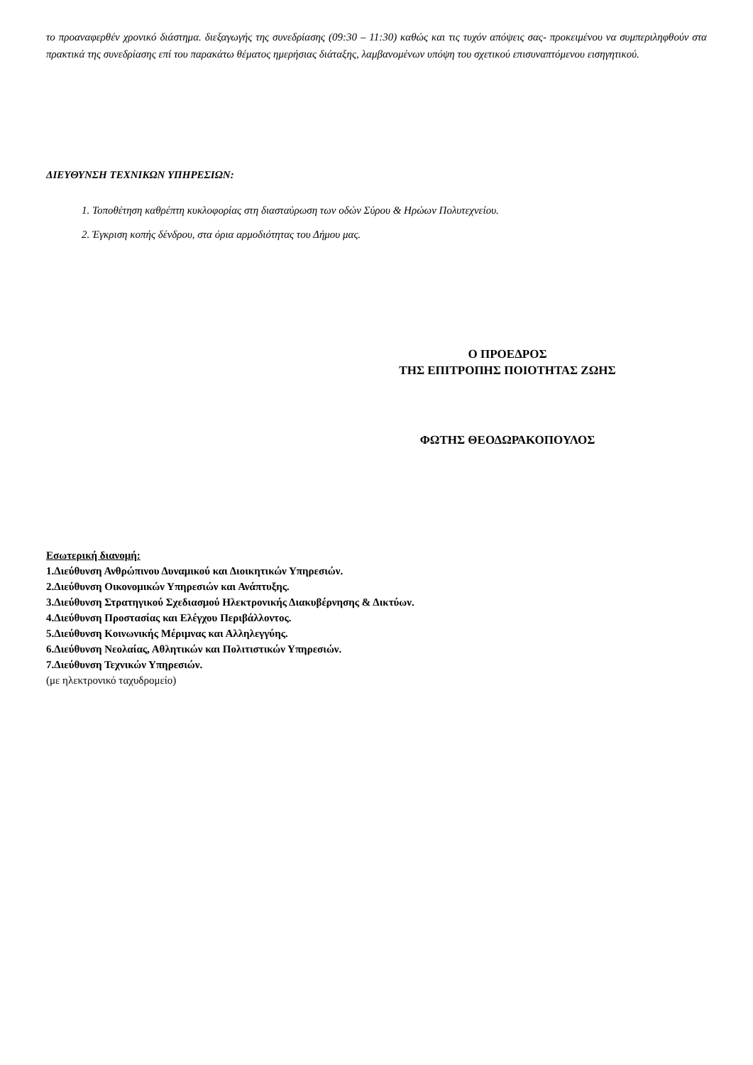το προαναφερθέν χρονικό διάστημα. διεξαγωγής της συνεδρίασης (09:30 – 11:30) καθώς και τις τυχόν απόψεις σας- προκειμένου να συμπεριληφθούν στα πρακτικά της συνεδρίασης επί του παρακάτω θέματος ημερήσιας διάταξης, λαμβανομένων υπόψη του σχετικού επισυναπτόμενου εισηγητικού.
ΔΙΕΥΘΥΝΣΗ ΤΕΧΝΙΚΩΝ ΥΠΗΡΕΣΙΩΝ:
1. Τοποθέτηση καθρέπτη κυκλοφορίας στη διασταύρωση των οδών Σύρου & Ηρώων Πολυτεχνείου.
2. Έγκριση κοπής δένδρου, στα όρια αρμοδιότητας του Δήμου μας.
Ο ΠΡΟΕΔΡΟΣ
ΤΗΣ ΕΠΙΤΡΟΠΗΣ ΠΟΙΟΤΗΤΑΣ ΖΩΗΣ
ΦΩΤΗΣ ΘΕΟΔΩΡΑΚΟΠΟΥΛΟΣ
Εσωτερική διανομή:
1.Διεύθυνση Ανθρώπινου Δυναμικού και Διοικητικών Υπηρεσιών.
2.Διεύθυνση Οικονομικών Υπηρεσιών και Ανάπτυξης.
3.Διεύθυνση Στρατηγικού Σχεδιασμού Ηλεκτρονικής Διακυβέρνησης & Δικτύων.
4.Διεύθυνση Προστασίας και Ελέγχου Περιβάλλοντος.
5.Διεύθυνση Κοινωνικής Μέριμνας και Αλληλεγγύης.
6.Διεύθυνση Νεολαίας, Αθλητικών και Πολιτιστικών Υπηρεσιών.
7.Διεύθυνση Τεχνικών Υπηρεσιών.
(με ηλεκτρονικό ταχυδρομείο)